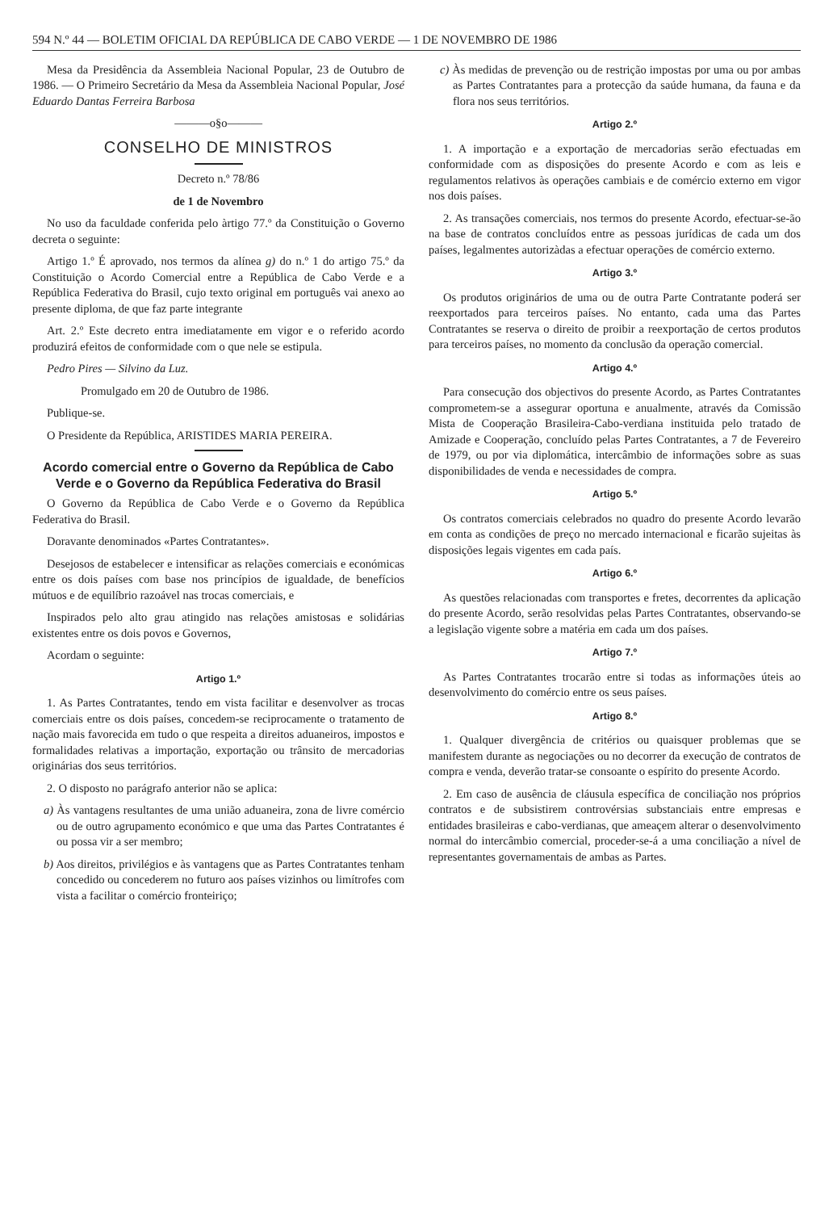594 N.º 44 — BOLETIM OFICIAL DA REPÚBLICA DE CABO VERDE — 1 DE NOVEMBRO DE 1986
Mesa da Presidência da Assembleia Nacional Popular, 23 de Outubro de 1986. — O Primeiro Secretário da Mesa da Assembleia Nacional Popular, José Eduardo Dantas Ferreira Barbosa
———o§o———
CONSELHO DE MINISTROS
Decreto n.º 78/86
de 1 de Novembro
No uso da faculdade conferida pelo àrtigo 77.º da Constituição o Governo decreta o seguinte:
Artigo 1.º É aprovado, nos termos da alínea g) do n.º 1 do artigo 75.º da Constituição o Acordo Comercial entre a República de Cabo Verde e a República Federativa do Brasil, cujo texto original em português vai anexo ao presente diploma, de que faz parte integrante
Art. 2.º Este decreto entra imediatamente em vigor e o referido acordo produzirá efeitos de conformidade com o que nele se estipula.
Pedro Pires — Silvino da Luz.
Promulgado em 20 de Outubro de 1986.
Publique-se.
O Presidente da República, ARISTIDES MARIA PEREIRA.
Acordo comercial entre o Governo da República de Cabo Verde e o Governo da República Federativa do Brasil
O Governo da República de Cabo Verde e o Governo da República Federativa do Brasil.
Doravante denominados «Partes Contratantes».
Desejosos de estabelecer e intensificar as relações comerciais e económicas entre os dois países com base nos princípios de igualdade, de benefícios mútuos e de equilíbrio razoável nas trocas comerciais, e
Inspirados pelo alto grau atingido nas relações amistosas e solidárias existentes entre os dois povos e Governos,
Acordam o seguinte:
Artigo 1.º
1. As Partes Contratantes, tendo em vista facilitar e desenvolver as trocas comerciais entre os dois países, concedem-se reciprocamente o tratamento de nação mais favorecida em tudo o que respeita a direitos aduaneiros, impostos e formalidades relativas a importação, exportação ou trânsito de mercadorias originárias dos seus territórios.
2. O disposto no parágrafo anterior não se aplica:
a) Às vantagens resultantes de uma união aduaneira, zona de livre comércio ou de outro agrupamento económico e que uma das Partes Contratantes é ou possa vir a ser membro;
b) Aos direitos, privilégios e às vantagens que as Partes Contratantes tenham concedido ou concederem no futuro aos países vizinhos ou limítrofes com vista a facilitar o comércio fronteiriço;
c) Às medidas de prevenção ou de restrição impostas por uma ou por ambas as Partes Contratantes para a protecção da saúde humana, da fauna e da flora nos seus territórios.
Artigo 2.º
1. A importação e a exportação de mercadorias serão efectuadas em conformidade com as disposições do presente Acordo e com as leis e regulamentos relativos às operações cambiais e de comércio externo em vigor nos dois países.
2. As transações comerciais, nos termos do presente Acordo, efectuar-se-ão na base de contratos concluídos entre as pessoas jurídicas de cada um dos países, legalmentes autorizàdas a efectuar operações de comércio externo.
Artigo 3.º
Os produtos originários de uma ou de outra Parte Contratante poderá ser reexportados para terceiros países. No entanto, cada uma das Partes Contratantes se reserva o direito de proibir a reexportação de certos produtos para terceiros países, no momento da conclusão da operação comercial.
Artigo 4.º
Para consecução dos objectivos do presente Acordo, as Partes Contratantes comprometem-se a assegurar oportuna e anualmente, através da Comissão Mista de Cooperação Brasileira-Cabo-verdiana instituida pelo tratado de Amizade e Cooperação, concluído pelas Partes Contratantes, a 7 de Fevereiro de 1979, ou por via diplomática, intercâmbio de informações sobre as suas disponibilidades de venda e necessidades de compra.
Artigo 5.º
Os contratos comerciais celebrados no quadro do presente Acordo levarão em conta as condições de preço no mercado internacional e ficarão sujeitas às disposições legais vigentes em cada país.
Artigo 6.º
As questões relacionadas com transportes e fretes, decorrentes da aplicação do presente Acordo, serão resolvidas pelas Partes Contratantes, observando-se a legislação vigente sobre a matéria em cada um dos países.
Artigo 7.º
As Partes Contratantes trocarão entre si todas as informações úteis ao desenvolvimento do comércio entre os seus países.
Artigo 8.º
1. Qualquer divergência de critérios ou quaisquer problemas que se manifestem durante as negociações ou no decorrer da execução de contratos de compra e venda, deverão tratar-se consoante o espírito do presente Acordo.
2. Em caso de ausência de cláusula específica de conciliação nos próprios contratos e de subsistirem controvérsias substanciais entre empresas e entidades brasileiras e cabo-verdianas, que ameaçem alterar o desenvolvimento normal do intercâmbio comercial, proceder-se-á a uma conciliação a nível de representantes governamentais de ambas as Partes.